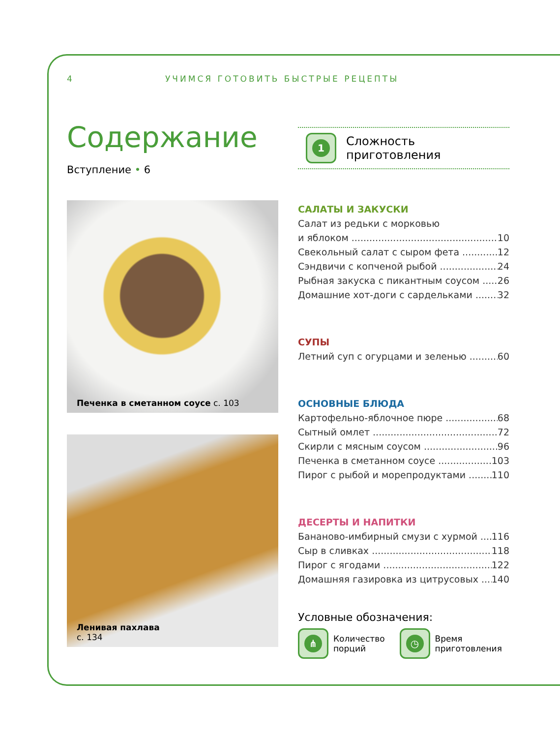4 УЧИМСЯ ГОТОВИТЬ БЫСТРЫЕ РЕЦЕПТЫ
Содержание
Вступление • 6
Печенка в сметанном соусе с. 103
Ленивая пахлава
с. 134
1
Сложность
приготовления
САЛАТЫ И ЗАКУСКИ
Салат из редьки с морковью
и яблоком 10
Свекольный салат с сыром фета 12
Сэндвичи с копченой рыбой 24
Рыбная закуска с пикантным соусом 26
Домашние хот-доги с сардельками 32
СУПЫ
Летний суп с огурцами и зеленью 60
ОСНОВНЫЕ БЛЮДА
Картофельно-яблочное пюре 68
Сытный омлет 72
Скирли с мясным соусом 96
Печенка в сметанном соусе 103
Пирог с рыбой и морепродуктами 110
ДЕСЕРТЫ И НАПИТКИ
Бананово-имбирный смузи с хурмой 116
Сыр в сливках 118
Пирог с ягодами 122
Домашняя газировка из цитрусовых 140
Условные обозначения:
⋔
Количество
порций
◷
Время
приготовления